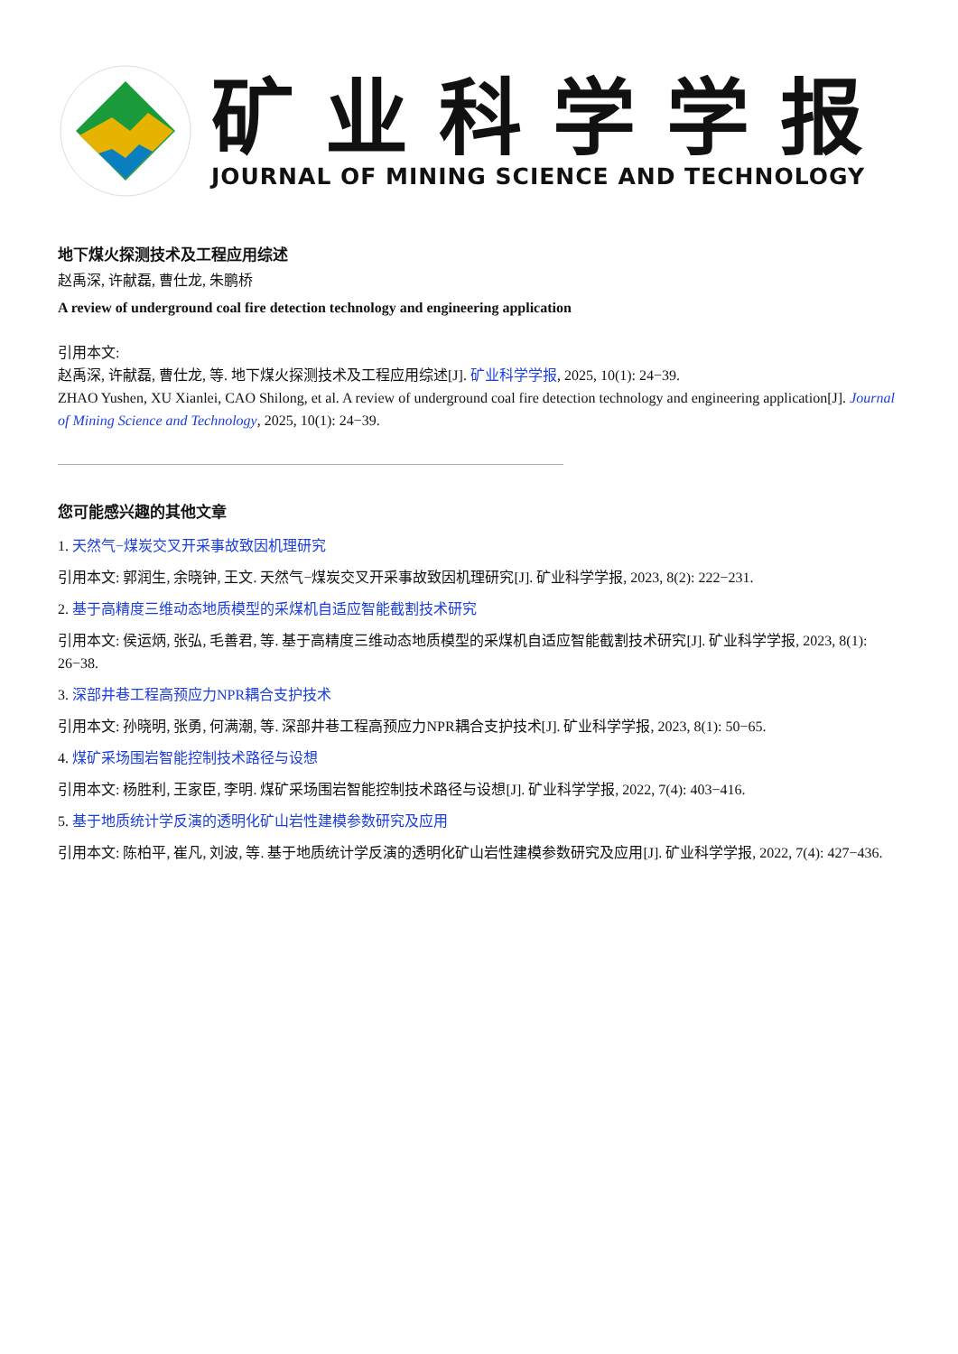矿业科学学报
JOURNAL OF MINING SCIENCE AND TECHNOLOGY
地下煤火探测技术及工程应用综述
赵禹深, 许献磊, 曹仕龙, 朱鹏桥
A review of underground coal fire detection technology and engineering application
引用本文:
赵禹深, 许献磊, 曹仕龙, 等. 地下煤火探测技术及工程应用综述[J]. 矿业科学学报, 2025, 10(1): 24−39.
ZHAO Yushen, XU Xianlei, CAO Shilong, et al. A review of underground coal fire detection technology and engineering application[J]. Journal of Mining Science and Technology, 2025, 10(1): 24−39.
您可能感兴趣的其他文章
1. 天然气−煤炭交叉开采事故致因机理研究
引用本文: 郭润生, 余晓钟, 王文. 天然气−煤炭交叉开采事故致因机理研究[J]. 矿业科学学报, 2023, 8(2): 222−231.
2. 基于高精度三维动态地质模型的采煤机自适应智能截割技术研究
引用本文: 侯运炳, 张弘, 毛善君, 等. 基于高精度三维动态地质模型的采煤机自适应智能截割技术研究[J]. 矿业科学学报, 2023, 8(1): 26−38.
3. 深部井巷工程高预应力NPR耦合支护技术
引用本文: 孙晓明, 张勇, 何满潮, 等. 深部井巷工程高预应力NPR耦合支护技术[J]. 矿业科学学报, 2023, 8(1): 50−65.
4. 煤矿采场围岩智能控制技术路径与设想
引用本文: 杨胜利, 王家臣, 李明. 煤矿采场围岩智能控制技术路径与设想[J]. 矿业科学学报, 2022, 7(4): 403−416.
5. 基于地质统计学反演的透明化矿山岩性建模参数研究及应用
引用本文: 陈柏平, 崔凡, 刘波, 等. 基于地质统计学反演的透明化矿山岩性建模参数研究及应用[J]. 矿业科学学报, 2022, 7(4): 427−436.